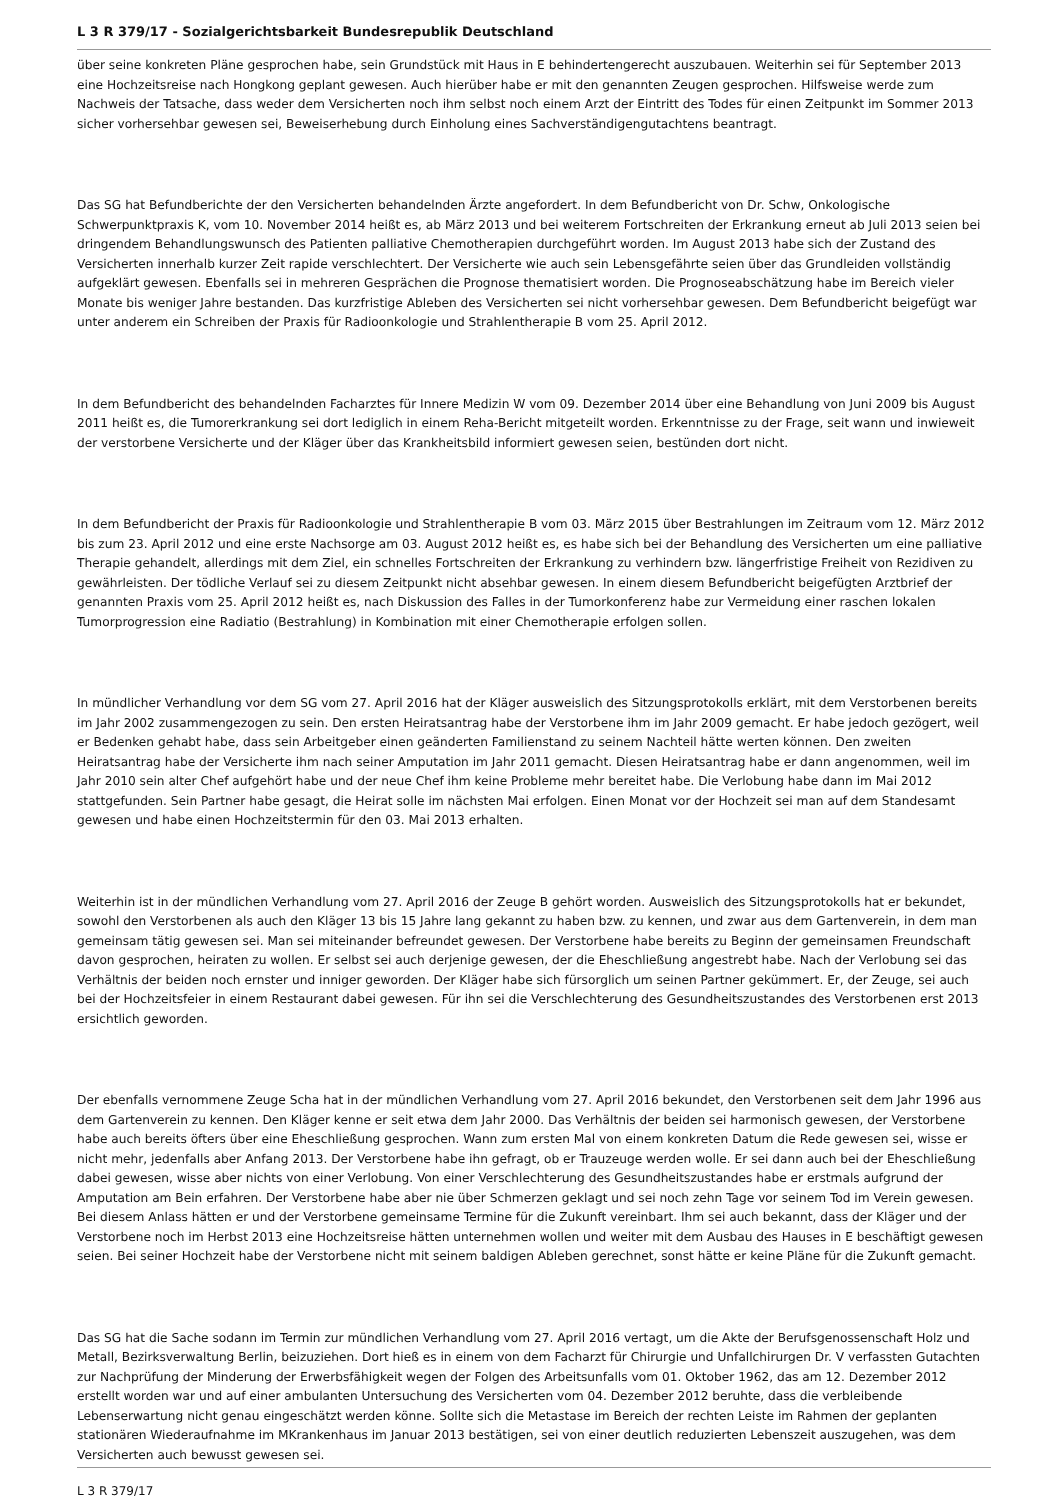L 3 R 379/17 - Sozialgerichtsbarkeit Bundesrepublik Deutschland
über seine konkreten Pläne gesprochen habe, sein Grundstück mit Haus in E behindertengerecht auszubauen. Weiterhin sei für September 2013 eine Hochzeitsreise nach Hongkong geplant gewesen. Auch hierüber habe er mit den genannten Zeugen gesprochen. Hilfsweise werde zum Nachweis der Tatsache, dass weder dem Versicherten noch ihm selbst noch einem Arzt der Eintritt des Todes für einen Zeitpunkt im Sommer 2013 sicher vorhersehbar gewesen sei, Beweiserhebung durch Einholung eines Sachverständigengutachtens beantragt.
Das SG hat Befundberichte der den Versicherten behandelnden Ärzte angefordert. In dem Befundbericht von Dr. Schw, Onkologische Schwerpunktpraxis K, vom 10. November 2014 heißt es, ab März 2013 und bei weiterem Fortschreiten der Erkrankung erneut ab Juli 2013 seien bei dringendem Behandlungswunsch des Patienten palliative Chemotherapien durchgeführt worden. Im August 2013 habe sich der Zustand des Versicherten innerhalb kurzer Zeit rapide verschlechtert. Der Versicherte wie auch sein Lebensgefährte seien über das Grundleiden vollständig aufgeklärt gewesen. Ebenfalls sei in mehreren Gesprächen die Prognose thematisiert worden. Die Prognoseabschätzung habe im Bereich vieler Monate bis weniger Jahre bestanden. Das kurzfristige Ableben des Versicherten sei nicht vorhersehbar gewesen. Dem Befundbericht beigefügt war unter anderem ein Schreiben der Praxis für Radioonkologie und Strahlentherapie B vom 25. April 2012.
In dem Befundbericht des behandelnden Facharztes für Innere Medizin W vom 09. Dezember 2014 über eine Behandlung von Juni 2009 bis August 2011 heißt es, die Tumorerkrankung sei dort lediglich in einem Reha-Bericht mitgeteilt worden. Erkenntnisse zu der Frage, seit wann und inwieweit der verstorbene Versicherte und der Kläger über das Krankheitsbild informiert gewesen seien, bestünden dort nicht.
In dem Befundbericht der Praxis für Radioonkologie und Strahlentherapie B vom 03. März 2015 über Bestrahlungen im Zeitraum vom 12. März 2012 bis zum 23. April 2012 und eine erste Nachsorge am 03. August 2012 heißt es, es habe sich bei der Behandlung des Versicherten um eine palliative Therapie gehandelt, allerdings mit dem Ziel, ein schnelles Fortschreiten der Erkrankung zu verhindern bzw. längerfristige Freiheit von Rezidiven zu gewährleisten. Der tödliche Verlauf sei zu diesem Zeitpunkt nicht absehbar gewesen. In einem diesem Befundbericht beigefügten Arztbrief der genannten Praxis vom 25. April 2012 heißt es, nach Diskussion des Falles in der Tumorkonferenz habe zur Vermeidung einer raschen lokalen Tumorprogression eine Radiatio (Bestrahlung) in Kombination mit einer Chemotherapie erfolgen sollen.
In mündlicher Verhandlung vor dem SG vom 27. April 2016 hat der Kläger ausweislich des Sitzungsprotokolls erklärt, mit dem Verstorbenen bereits im Jahr 2002 zusammengezogen zu sein. Den ersten Heiratsantrag habe der Verstorbene ihm im Jahr 2009 gemacht. Er habe jedoch gezögert, weil er Bedenken gehabt habe, dass sein Arbeitgeber einen geänderten Familienstand zu seinem Nachteil hätte werten können. Den zweiten Heiratsantrag habe der Versicherte ihm nach seiner Amputation im Jahr 2011 gemacht. Diesen Heiratsantrag habe er dann angenommen, weil im Jahr 2010 sein alter Chef aufgehört habe und der neue Chef ihm keine Probleme mehr bereitet habe. Die Verlobung habe dann im Mai 2012 stattgefunden. Sein Partner habe gesagt, die Heirat solle im nächsten Mai erfolgen. Einen Monat vor der Hochzeit sei man auf dem Standesamt gewesen und habe einen Hochzeitstermin für den 03. Mai 2013 erhalten.
Weiterhin ist in der mündlichen Verhandlung vom 27. April 2016 der Zeuge B gehört worden. Ausweislich des Sitzungsprotokolls hat er bekundet, sowohl den Verstorbenen als auch den Kläger 13 bis 15 Jahre lang gekannt zu haben bzw. zu kennen, und zwar aus dem Gartenverein, in dem man gemeinsam tätig gewesen sei. Man sei miteinander befreundet gewesen. Der Verstorbene habe bereits zu Beginn der gemeinsamen Freundschaft davon gesprochen, heiraten zu wollen. Er selbst sei auch derjenige gewesen, der die Eheschließung angestrebt habe. Nach der Verlobung sei das Verhältnis der beiden noch ernster und inniger geworden. Der Kläger habe sich fürsorglich um seinen Partner gekümmert. Er, der Zeuge, sei auch bei der Hochzeitsfeier in einem Restaurant dabei gewesen. Für ihn sei die Verschlechterung des Gesundheitszustandes des Verstorbenen erst 2013 ersichtlich geworden.
Der ebenfalls vernommene Zeuge Scha hat in der mündlichen Verhandlung vom 27. April 2016 bekundet, den Verstorbenen seit dem Jahr 1996 aus dem Gartenverein zu kennen. Den Kläger kenne er seit etwa dem Jahr 2000. Das Verhältnis der beiden sei harmonisch gewesen, der Verstorbene habe auch bereits öfters über eine Eheschließung gesprochen. Wann zum ersten Mal von einem konkreten Datum die Rede gewesen sei, wisse er nicht mehr, jedenfalls aber Anfang 2013. Der Verstorbene habe ihn gefragt, ob er Trauzeuge werden wolle. Er sei dann auch bei der Eheschließung dabei gewesen, wisse aber nichts von einer Verlobung. Von einer Verschlechterung des Gesundheitszustandes habe er erstmals aufgrund der Amputation am Bein erfahren. Der Verstorbene habe aber nie über Schmerzen geklagt und sei noch zehn Tage vor seinem Tod im Verein gewesen. Bei diesem Anlass hätten er und der Verstorbene gemeinsame Termine für die Zukunft vereinbart. Ihm sei auch bekannt, dass der Kläger und der Verstorbene noch im Herbst 2013 eine Hochzeitsreise hätten unternehmen wollen und weiter mit dem Ausbau des Hauses in E beschäftigt gewesen seien. Bei seiner Hochzeit habe der Verstorbene nicht mit seinem baldigen Ableben gerechnet, sonst hätte er keine Pläne für die Zukunft gemacht.
Das SG hat die Sache sodann im Termin zur mündlichen Verhandlung vom 27. April 2016 vertagt, um die Akte der Berufsgenossenschaft Holz und Metall, Bezirksverwaltung Berlin, beizuziehen. Dort hieß es in einem von dem Facharzt für Chirurgie und Unfallchirurgen Dr. V verfassten Gutachten zur Nachprüfung der Minderung der Erwerbsfähigkeit wegen der Folgen des Arbeitsunfalls vom 01. Oktober 1962, das am 12. Dezember 2012 erstellt worden war und auf einer ambulanten Untersuchung des Versicherten vom 04. Dezember 2012 beruhte, dass die verbleibende Lebenserwartung nicht genau eingeschätzt werden könne. Sollte sich die Metastase im Bereich der rechten Leiste im Rahmen der geplanten stationären Wiederaufnahme im MKrankenhaus im Januar 2013 bestätigen, sei von einer deutlich reduzierten Lebenszeit auszugehen, was dem Versicherten auch bewusst gewesen sei.
L 3 R 379/17